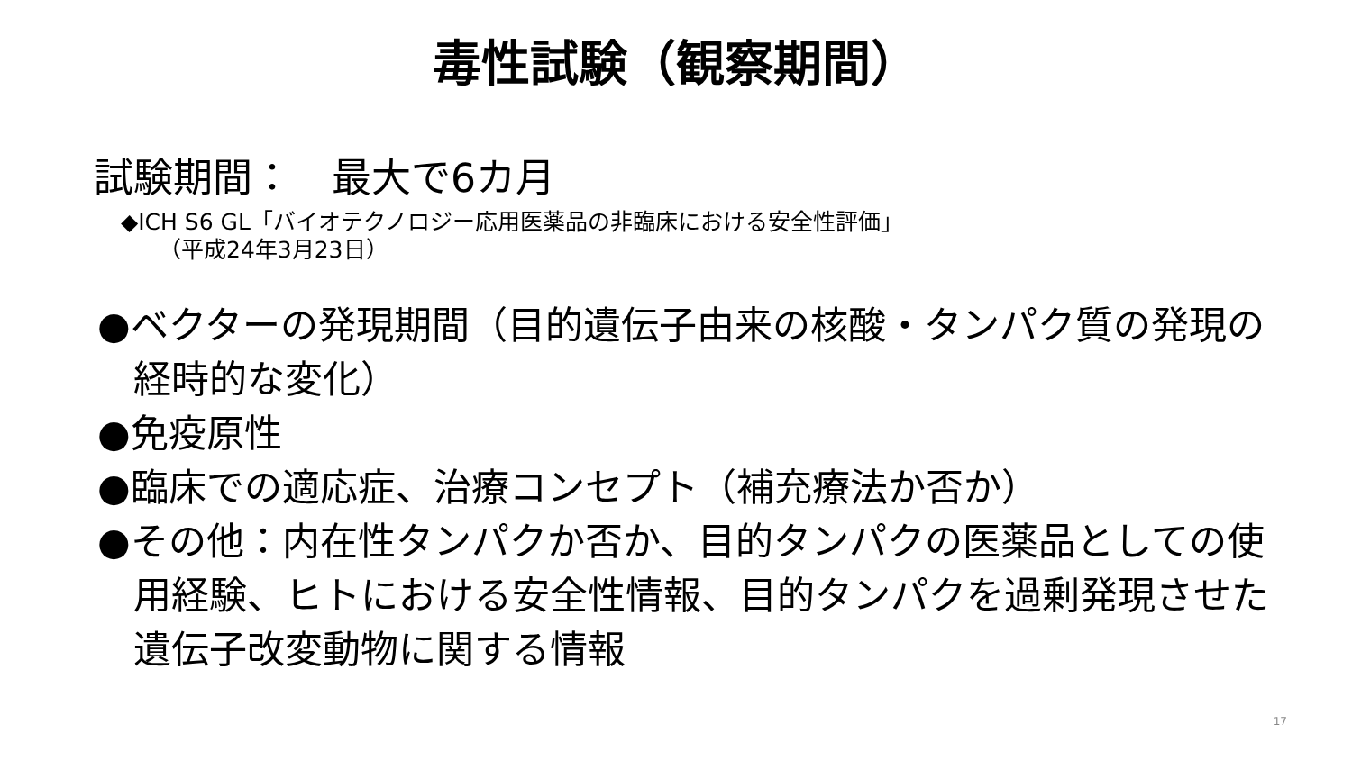毒性試験（観察期間）
試験期間：　最大で6カ月
◆ICH S6 GL「バイオテクノロジー応用医薬品の非臨床における安全性評価」
（平成24年3月23日）
●ベクターの発現期間（目的遺伝子由来の核酸・タンパク質の発現の経時的な変化）
●免疫原性
●臨床での適応症、治療コンセプト（補充療法か否か）
●その他：内在性タンパクか否か、目的タンパクの医薬品としての使用経験、ヒトにおける安全性情報、目的タンパクを過剰発現させた遺伝子改変動物に関する情報
17